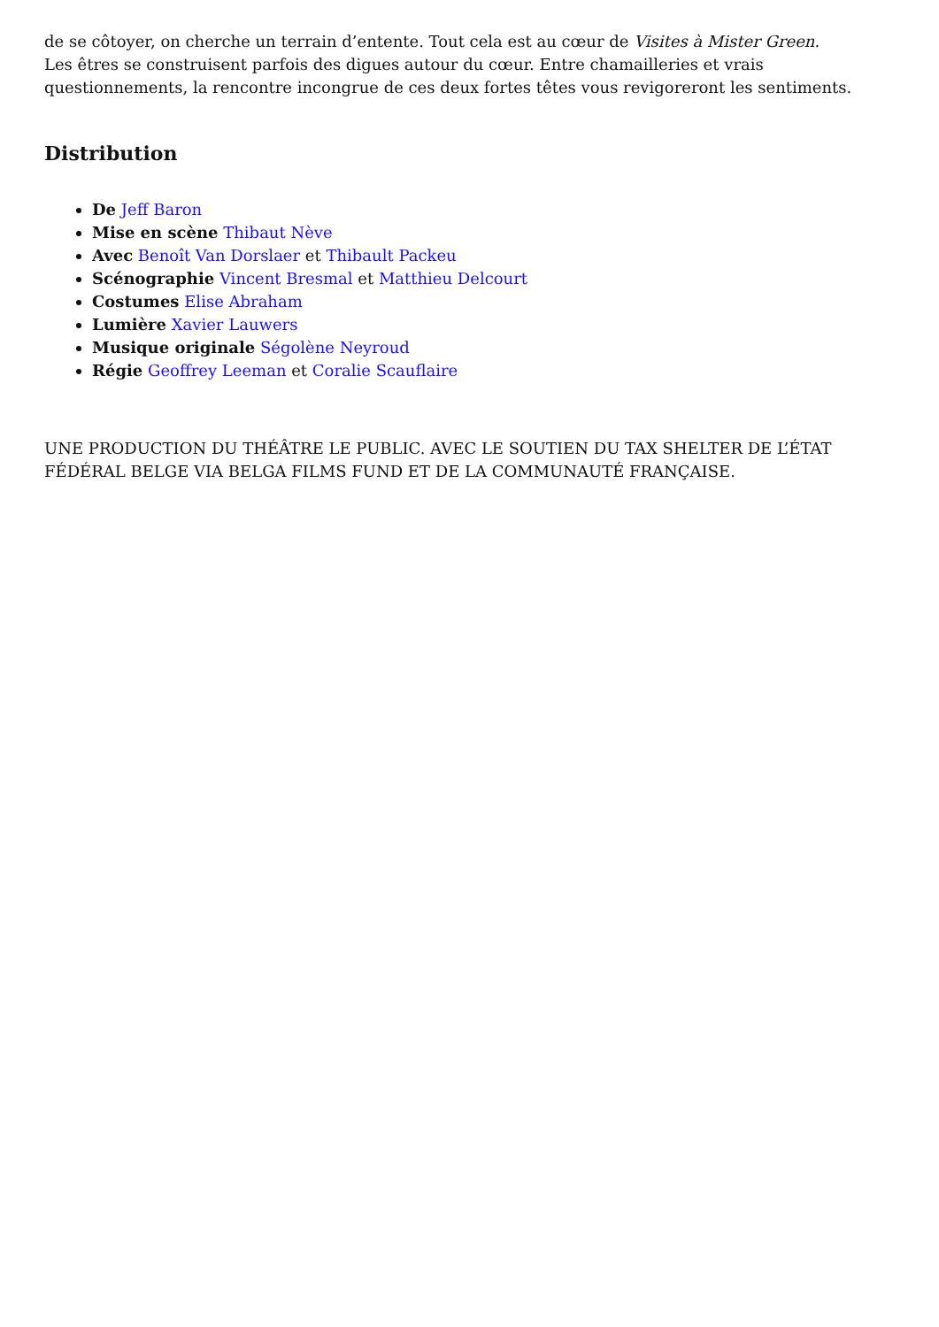de se côtoyer, on cherche un terrain d’entente. Tout cela est au cœur de Visites à Mister Green.
Les êtres se construisent parfois des digues autour du cœur. Entre chamailleries et vrais questionnements, la rencontre incongrue de ces deux fortes têtes vous revigoreront les sentiments.
Distribution
De Jeff Baron
Mise en scène Thibaut Nève
Avec Benoît Van Dorslaer et Thibault Packeu
Scénographie Vincent Bresmal et Matthieu Delcourt
Costumes Elise Abraham
Lumière Xavier Lauwers
Musique originale Ségolène Neyroud
Régie Geoffrey Leeman et Coralie Scauflaire
UNE PRODUCTION DU THÉÂTRE LE PUBLIC. AVEC LE SOUTIEN DU TAX SHELTER DE L’ÉTAT FÉDÉRAL BELGE VIA BELGA FILMS FUND ET DE LA COMMUNAUTÉ FRANÇAISE.